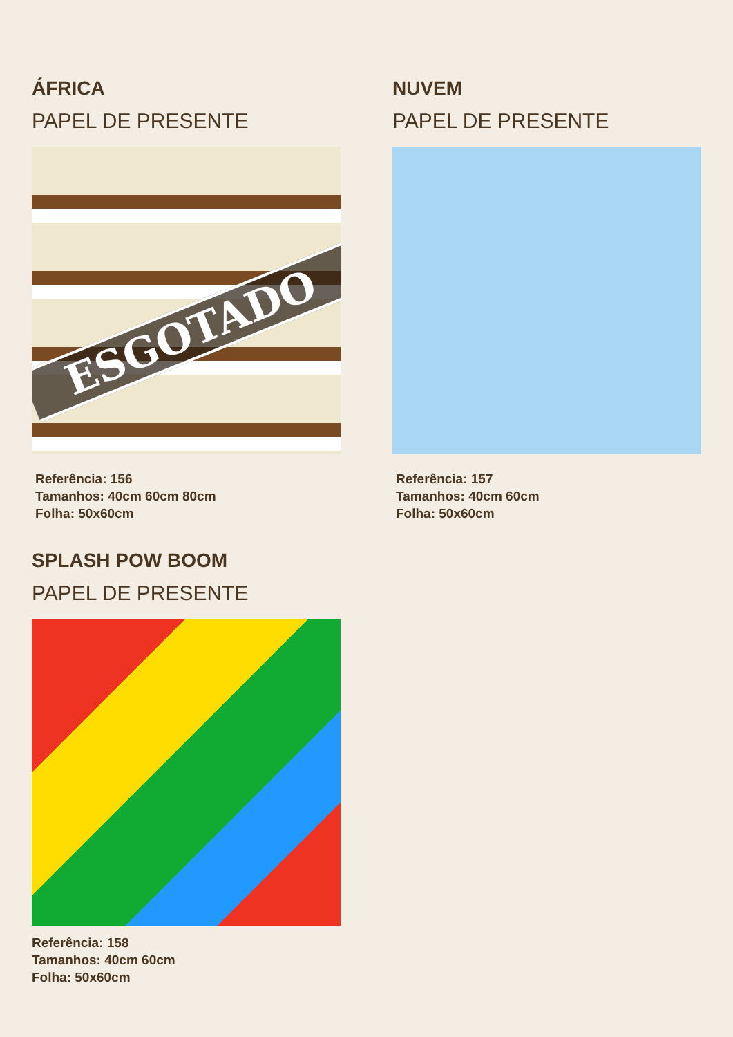ÁFRICA
PAPEL DE PRESENTE
ESGOTADO
Referência: 156
Tamanhos: 40cm 60cm 80cm
Folha: 50x60cm
NUVEM
PAPEL DE PRESENTE
Referência: 157
Tamanhos: 40cm 60cm
Folha: 50x60cm
SPLASH POW BOOM
PAPEL DE PRESENTE
Referência: 158
Tamanhos: 40cm 60cm
Folha: 50x60cm